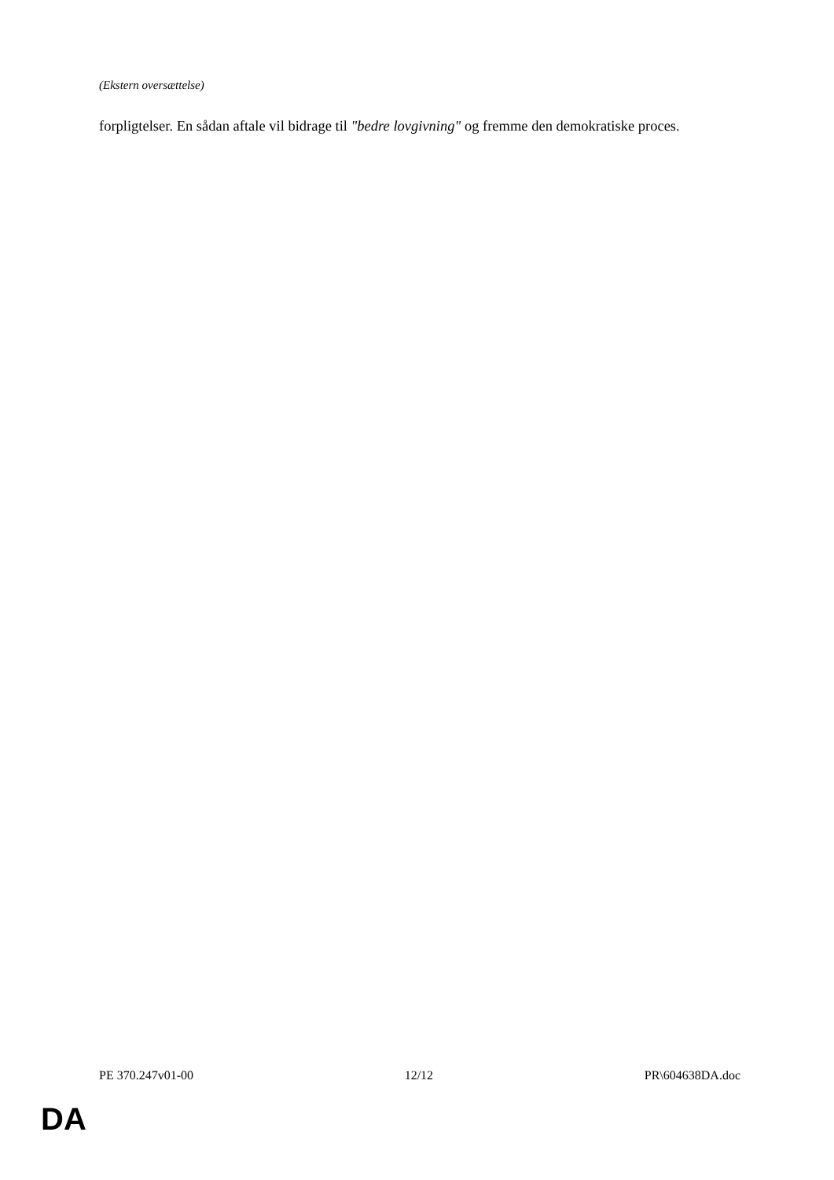(Ekstern oversættelse)
forpligtelser. En sådan aftale vil bidrage til "bedre lovgivning" og fremme den demokratiske proces.
PE 370.247v01-00 12/12 PR\604638DA.doc
DA